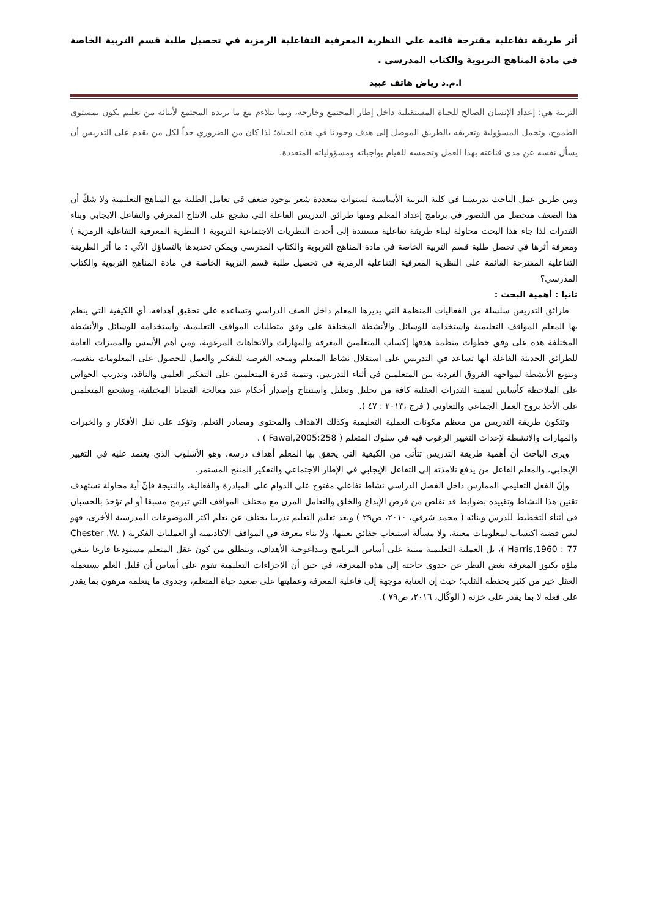أثر طريقة تفاعلية مقترحة قائمة على النظرية المعرفية التفاعلية الرمزية في تحصيل طلبة قسم التربية الخاصة في مادة المناهج التربوية والكتاب المدرسي .
ا.م.د رياض هاتف عبيد
التربية هي: إعداد الإنسان الصالح للحياة المستقبلية داخل إطار المجتمع وخارجه، وبما يتلاءم مع ما يريده المجتمع لأبنائه من تعليم يكون بمستوى الطموح، وتحمل المسؤولية وتعريفه بالطريق الموصل إلى هدف وجودنا في هذه الحياة؛ لذا كان من الضروري جداً لكل من يقدم على التدريس أن يسأل نفسه عن مدى قناعته بهذا العمل وتحمسه للقيام بواجباته ومسؤولياته المتعددة.
ومن طريق عمل الباحث تدريسيا في كلية التربية الأساسية لسنوات متعددة شعر بوجود ضعف في تعامل الطلبة مع المناهج التعليمية ولا شكّ أن هذا الضعف متحصل من القصور في برنامج إعداد المعلم ومنها طرائق التدريس الفاعلة التي تشجع على الانتاج المعرفي والتفاعل الايجابي وبناء القدرات لذا جاء هذا البحث محاولة لبناء طريقة تفاعلية مستندة إلى أحدث النظريات الاجتماعية التربوية ( النظرية المعرفية التفاعلية الرمزية ) ومعرفة أثرها في تحصل طلبة قسم التربية الخاصة في مادة المناهج التربوية والكتاب المدرسي ويمكن تحديدها بالتساؤل الآتي : ما أثر الطريقة التفاعلية المقترحة القائمة على النظرية المعرفية التفاعلية الرمزية في تحصيل طلبة قسم التربية الخاصة في مادة المناهج التربوية والكتاب المدرسي؟
ثانيا : أهمية البحث :
طرائق التدريس سلسلة من الفعاليات المنظمة التي يديرها المعلم داخل الصف الدراسي وتساعده على تحقيق أهدافه، أي الكيفية التي ينظم بها المعلم المواقف التعليمية واستخدامه للوسائل والأنشطة المختلفة على وفق متطلبات المواقف التعليمية، واستخدامه للوسائل والأنشطة المختلفة هذه على وفق خطوات منظمة هدفها إكساب المتعلمين المعرفة والمهارات والاتجاهات المرغوبة، ومن أهم الأسس والمميزات العامة للطرائق الحديثة الفاعلة أنها تساعد في التدريس على استقلال نشاط المتعلم ومنحه الفرصة للتفكير والعمل للحصول على المعلومات بنفسه، وتنويع الأنشطة لمواجهة الفروق الفردية بين المتعلمين في أثناء التدريس، وتنمية قدرة المتعلمين على التفكير العلمي والناقد، وتدريب الحواس على الملاحظة كأساس لتنمية القدرات العقلية كافة من تحليل وتعليل واستنتاج وإصدار أحكام عند معالجة القضايا المختلفة، وتشجيع المتعلمين على الأخذ بروح العمل الجماعي والتعاوني ( فرج ،٢٠١٣ : ٤٧ ).
وتتكون طريقة التدريس من معظم مكونات العملية التعليمية وكذلك الاهداف والمحتوى ومصادر التعلم، وتؤكد على نقل الأفكار و والخبرات والمهارات والانشطة لإحداث التغيير الرغوب فيه في سلوك المتعلم ( Fawal,2005:258 ) .
ويرى الباحث أن أهمية طريقة التدريس تتأتى من الكيفية التي يحقق بها المعلم أهداف درسه، وهو الأسلوب الذي يعتمد عليه في التغيير الإيجابي، والمعلم الفاعل من يدفع تلامذته إلى التفاعل الإيجابي في الإطار الاجتماعي والتفكير المنتج المستمر.
وإنّ الفعل التعليمي الممارس داخل الفصل الدراسي نشاط تفاعلي مفتوح على الدوام على المبادرة والفعالية، والنتيجة فإنّ أية محاولة تستهدف تقنين هذا النشاط وتقييده بضوابط قد تقلص من فرص الإبداع والخلق والتعامل المرن مع مختلف المواقف التي تبرمج مسبقا أو لم تؤخذ بالحسبان في أثناء التخطيط للدرس وبنائه ( محمد شرقي، ٢٠١٠، ص٢٩ ) ويعد تعليم التعليم تدريبا يختلف عن تعلم اكثر الموضوعات المدرسية الأخرى، فهو ليس قضية اكتساب لمعلومات معينة، ولا مسألة استيعاب حقائق بعينها، ولا بناء معرفة في المواقف الاكاديمية أو العمليات الفكرية ( Chester .W. Harris,1960 : 77 )، بل العملية التعليمية مبنية على أساس البرنامج وبيداغوجية الأهداف، وتنطلق من كون عقل المتعلم مستودعا فارغا ينبغي ملؤه بكنوز المعرفة بغض النظر عن جدوى حاجته إلى هذه المعرفة، في حين أن الاجراءات التعليمية تقوم على أساس أن قليل العلم يستعمله العقل خير من كثير يحفظه القلب؛ حيث إن العناية موجهة إلى فاعلية المعرفة وعمليتها على صعيد حياة المتعلم، وجدوى ما يتعلمه مرهون بما يقدر على فعله لا بما يقدر على خزنه ( الوكّال، ٢٠١٦، ص٧٩ ).